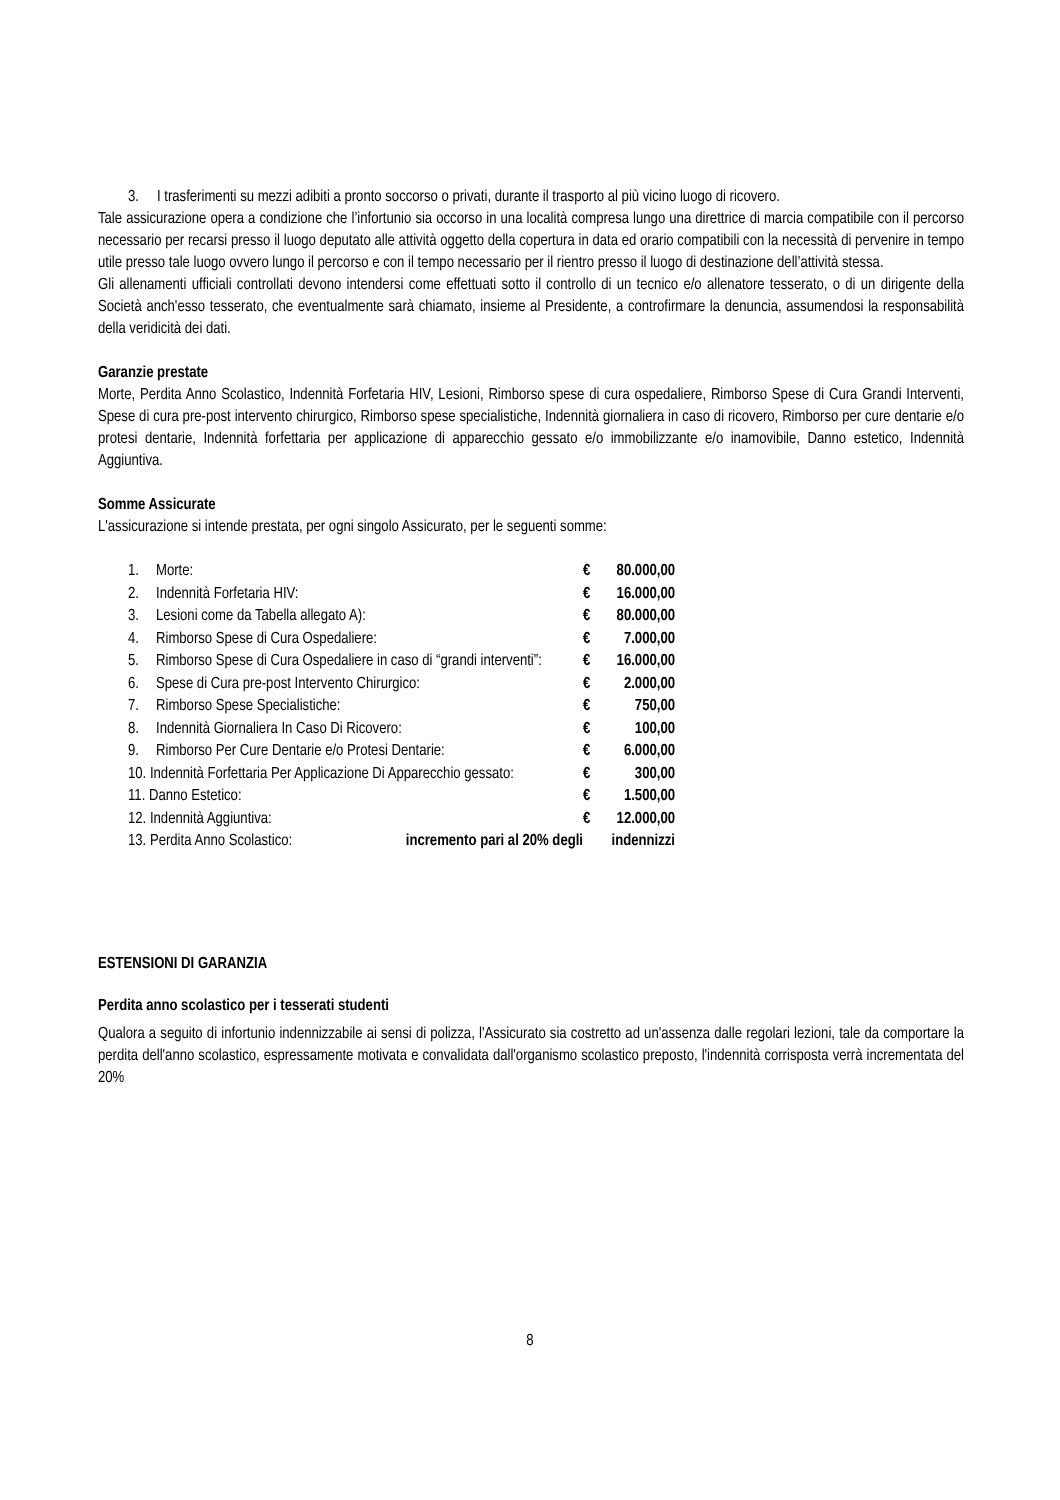3. I trasferimenti su mezzi adibiti a pronto soccorso o privati, durante il trasporto al più vicino luogo di ricovero.
Tale assicurazione opera a condizione che l’infortunio sia occorso in una località compresa lungo una direttrice di marcia compatibile con il percorso necessario per recarsi presso il luogo deputato alle attività oggetto della copertura in data ed orario compatibili con la necessità di pervenire in tempo utile presso tale luogo ovvero lungo il percorso e con il tempo necessario per il rientro presso il luogo di destinazione dell’attività stessa.
Gli allenamenti ufficiali controllati devono intendersi come effettuati sotto il controllo di un tecnico e/o allenatore tesserato, o di un dirigente della Società anch'esso tesserato, che eventualmente sarà chiamato, insieme al Presidente, a controfirmare la denuncia, assumendosi la responsabilità della veridicità dei dati.
Garanzie prestate
Morte, Perdita Anno Scolastico, Indennità Forfetaria HIV, Lesioni, Rimborso spese di cura ospedaliere, Rimborso Spese di Cura Grandi Interventi, Spese di cura pre-post intervento chirurgico, Rimborso spese specialistiche, Indennità giornaliera in caso di ricovero, Rimborso per cure dentarie e/o protesi dentarie, Indennità forfettaria per applicazione di apparecchio gessato e/o immobilizzante e/o inamovibile, Danno estetico, Indennità Aggiuntiva.
Somme Assicurate
L'assicurazione si intende prestata, per ogni singolo Assicurato, per le seguenti somme:
| 1. | Morte: | € | 80.000,00 |
| 2. | Indennità Forfetaria HIV: | € | 16.000,00 |
| 3. | Lesioni come da Tabella allegato A): | € | 80.000,00 |
| 4. | Rimborso Spese di Cura Ospedaliere: | € | 7.000,00 |
| 5. | Rimborso Spese di Cura Ospedaliere in caso di “grandi interventi”: | € | 16.000,00 |
| 6. | Spese di Cura pre-post Intervento Chirurgico: | € | 2.000,00 |
| 7. | Rimborso Spese Specialistiche: | € | 750,00 |
| 8. | Indennità Giornaliera In Caso Di Ricovero: | € | 100,00 |
| 9. | Rimborso Per Cure Dentarie e/o Protesi Dentarie: | € | 6.000,00 |
| 10. Indennità Forfettaria Per Applicazione Di Apparecchio gessato: | | € | 300,00 |
| 11. Danno Estetico: | | € | 1.500,00 |
| 12. Indennità Aggiuntiva: | | € | 12.000,00 |
| 13. Perdita Anno Scolastico: incremento pari al 20% degli | | indennizzi | |
ESTENSIONI DI GARANZIA
Perdita anno scolastico per i tesserati studenti
Qualora a seguito di infortunio indennizzabile ai sensi di polizza, l'Assicurato sia costretto ad un'assenza dalle regolari lezioni, tale da comportare la perdita dell'anno scolastico, espressamente motivata e convalidata dall'organismo scolastico preposto, l'indennità corrisposta verrà incrementata del 20%
8